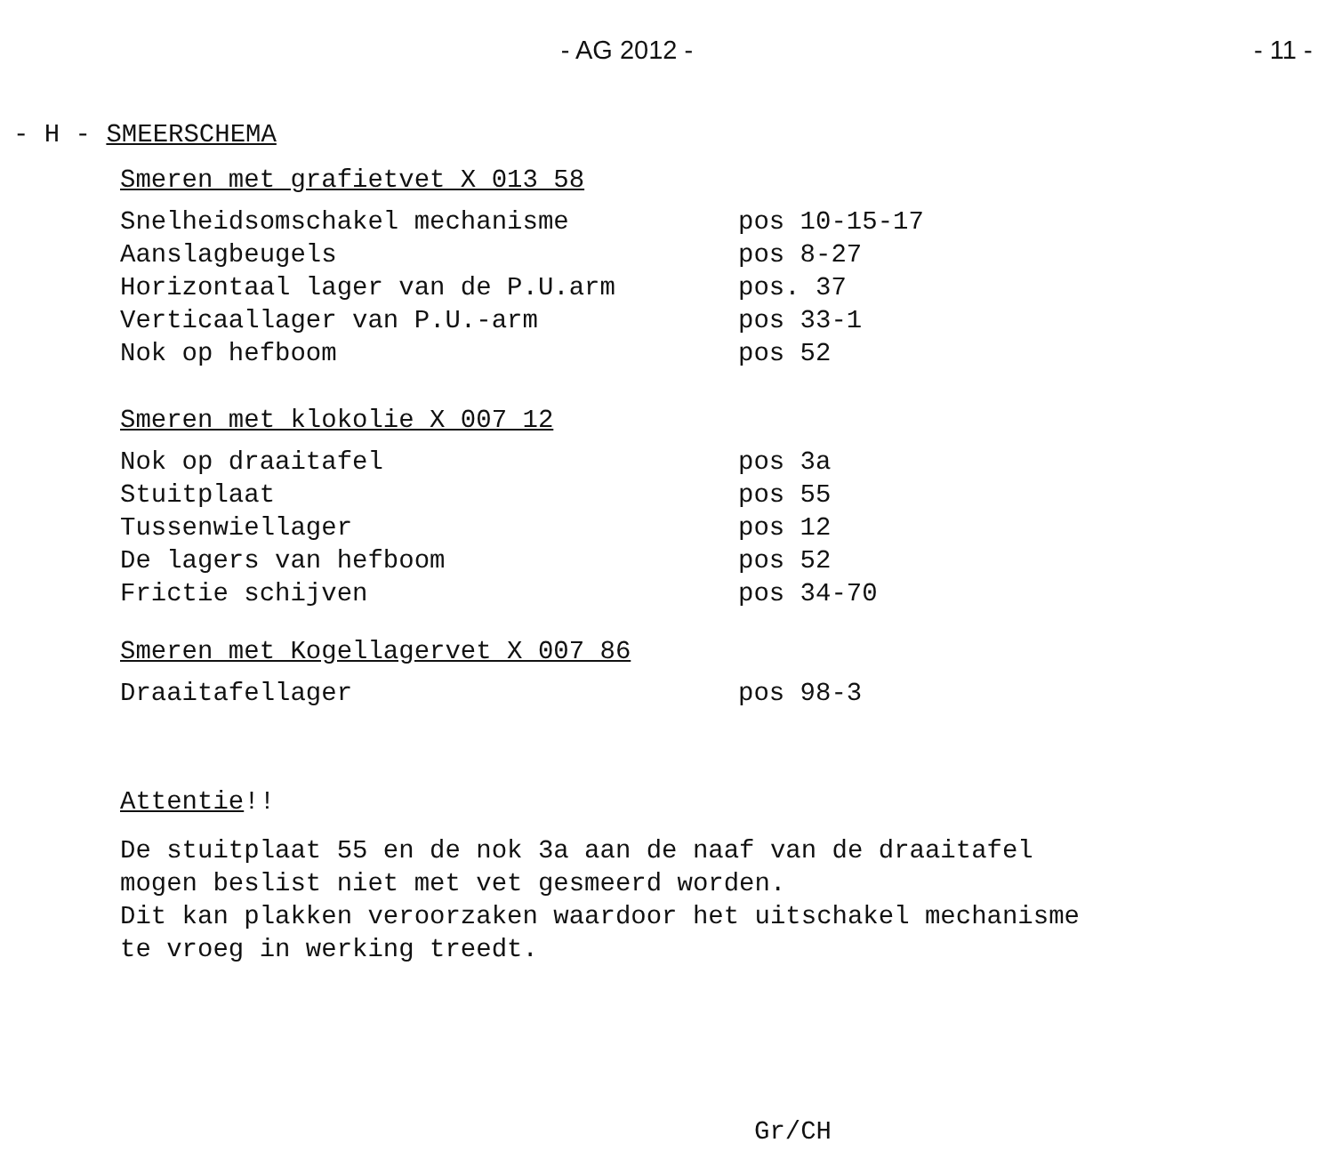- AG 2012 - - 11 -
- H - SMEERSCHEMA
Smeren met grafietvet X 013 58
| Snelheidsomschakel mechanisme | pos 10-15-17 |
| Aanslagbeugels | pos 8-27 |
| Horizontaal lager van de P.U.arm | pos. 37 |
| Verticaallager van P.U.-arm | pos 33-1 |
| Nok op hefboom | pos 52 |
Smeren met klokolie X 007 12
| Nok op draaitafel | pos 3a |
| Stuitplaat | pos 55 |
| Tussenwiellager | pos 12 |
| De lagers van hefboom | pos 52 |
| Frictie schijven | pos 34-70 |
Smeren met Kogellagervet X 007 86
| Draaitafellager | pos 98-3 |
Attentie!!
De stuitplaat 55 en de nok 3a aan de naaf van de draaitafel
mogen beslist niet met vet gesmeerd worden.
Dit kan plakken veroorzaken waardoor het uitschakel mechanisme
te vroeg in werking treedt.
Gr/CH